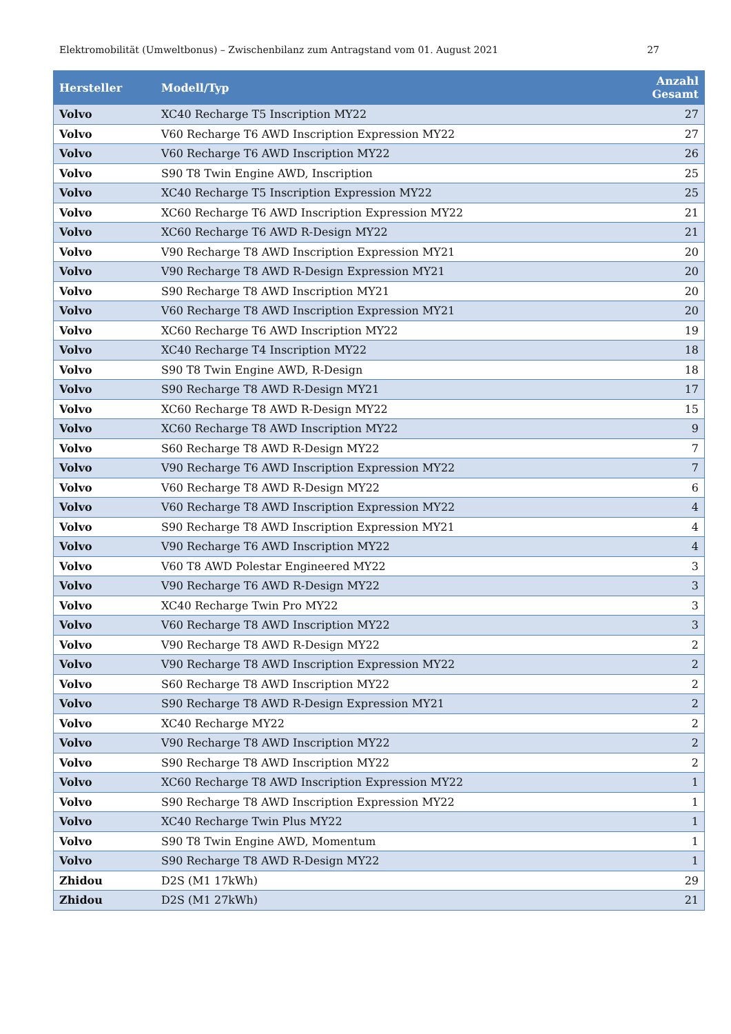Elektromobilität (Umweltbonus) – Zwischenbilanz zum Antragstand vom 01. August 2021 27
| Hersteller | Modell/Typ | Anzahl Gesamt |
| --- | --- | --- |
| Volvo | XC40 Recharge T5 Inscription MY22 | 27 |
| Volvo | V60 Recharge T6 AWD Inscription Expression MY22 | 27 |
| Volvo | V60 Recharge T6 AWD Inscription MY22 | 26 |
| Volvo | S90 T8 Twin Engine AWD, Inscription | 25 |
| Volvo | XC40 Recharge T5 Inscription Expression MY22 | 25 |
| Volvo | XC60 Recharge T6 AWD Inscription Expression MY22 | 21 |
| Volvo | XC60 Recharge T6 AWD R-Design MY22 | 21 |
| Volvo | V90 Recharge T8 AWD Inscription Expression MY21 | 20 |
| Volvo | V90 Recharge T8 AWD R-Design Expression MY21 | 20 |
| Volvo | S90 Recharge T8 AWD Inscription MY21 | 20 |
| Volvo | V60 Recharge T8 AWD Inscription Expression MY21 | 20 |
| Volvo | XC60 Recharge T6 AWD Inscription MY22 | 19 |
| Volvo | XC40 Recharge T4 Inscription MY22 | 18 |
| Volvo | S90 T8 Twin Engine AWD, R-Design | 18 |
| Volvo | S90 Recharge T8 AWD R-Design MY21 | 17 |
| Volvo | XC60 Recharge T8 AWD R-Design MY22 | 15 |
| Volvo | XC60 Recharge T8 AWD Inscription MY22 | 9 |
| Volvo | S60 Recharge T8 AWD R-Design MY22 | 7 |
| Volvo | V90 Recharge T6 AWD Inscription Expression MY22 | 7 |
| Volvo | V60 Recharge T8 AWD R-Design MY22 | 6 |
| Volvo | V60 Recharge T8 AWD Inscription Expression MY22 | 4 |
| Volvo | S90 Recharge T8 AWD Inscription Expression MY21 | 4 |
| Volvo | V90 Recharge T6 AWD Inscription MY22 | 4 |
| Volvo | V60 T8 AWD Polestar Engineered MY22 | 3 |
| Volvo | V90 Recharge T6 AWD R-Design MY22 | 3 |
| Volvo | XC40 Recharge Twin Pro MY22 | 3 |
| Volvo | V60 Recharge T8 AWD Inscription MY22 | 3 |
| Volvo | V90 Recharge T8 AWD R-Design MY22 | 2 |
| Volvo | V90 Recharge T8 AWD Inscription Expression MY22 | 2 |
| Volvo | S60 Recharge T8 AWD Inscription MY22 | 2 |
| Volvo | S90 Recharge T8 AWD R-Design Expression MY21 | 2 |
| Volvo | XC40 Recharge MY22 | 2 |
| Volvo | V90 Recharge T8 AWD Inscription MY22 | 2 |
| Volvo | S90 Recharge T8 AWD Inscription MY22 | 2 |
| Volvo | XC60 Recharge T8 AWD Inscription Expression MY22 | 1 |
| Volvo | S90 Recharge T8 AWD Inscription Expression MY22 | 1 |
| Volvo | XC40 Recharge Twin Plus MY22 | 1 |
| Volvo | S90 T8 Twin Engine AWD, Momentum | 1 |
| Volvo | S90 Recharge T8 AWD R-Design MY22 | 1 |
| Zhidou | D2S (M1 17kWh) | 29 |
| Zhidou | D2S (M1 27kWh) | 21 |